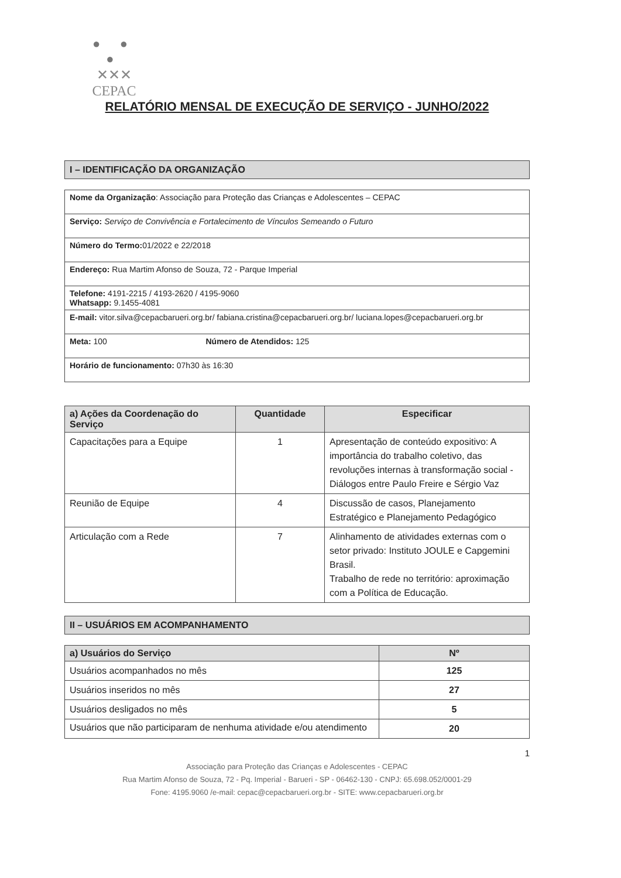● ● ●
✕✕✕
CEPAC
RELATÓRIO MENSAL DE EXECUÇÃO DE SERVIÇO - JUNHO/2022
I – IDENTIFICAÇÃO DA ORGANIZAÇÃO
| Nome da Organização : Associação para Proteção das Crianças e Adolescentes – CEPAC | |
| Serviço: Serviço de Convivência e Fortalecimento de Vínculos Semeando o Futuro | |
| Número do Termo: 01/2022 e 22/2018 | |
| Endereço: Rua Martim Afonso de Souza, 72 - Parque Imperial | |
| Telefone: 4191-2215 / 4193-2620 / 4195-9060 Whatsapp: 9.1455-4081 | |
| E-mail: vitor.silva@cepacbarueri.org.br/ fabiana.cristina@cepacbarueri.org.br/ luciana.lopes@cepacbarueri.org.br | |
| Meta: 100 | Número de Atendidos: 125 |
| Horário de funcionamento: 07h30 às 16:30 | |
| a) Ações da Coordenação do Serviço | Quantidade | Especificar |
| --- | --- | --- |
| Capacitações para a Equipe | 1 | Apresentação de conteúdo expositivo: A importância do trabalho coletivo, das revoluções internas à transformação social - Diálogos entre Paulo Freire e Sérgio Vaz |
| Reunião de Equipe | 4 | Discussão de casos, Planejamento Estratégico e Planejamento Pedagógico |
| Articulação com a Rede | 7 | Alinhamento de atividades externas com o setor privado: Instituto JOULE e Capgemini Brasil. Trabalho de rede no território: aproximação com a Política de Educação. |
II – USUÁRIOS EM ACOMPANHAMENTO
| a) Usuários do Serviço | Nº |
| --- | --- |
| Usuários acompanhados no mês | 125 |
| Usuários inseridos no mês | 27 |
| Usuários desligados no mês | 5 |
| Usuários que não participaram de nenhuma atividade e/ou atendimento | 20 |
1
Associação para Proteção das Crianças e Adolescentes - CEPAC
Rua Martim Afonso de Souza, 72 - Pq. Imperial - Barueri - SP - 06462-130 - CNPJ: 65.698.052/0001-29
Fone: 4195.9060 /e-mail: cepac@cepacbarueri.org.br - SITE: www.cepacbarueri.org.br